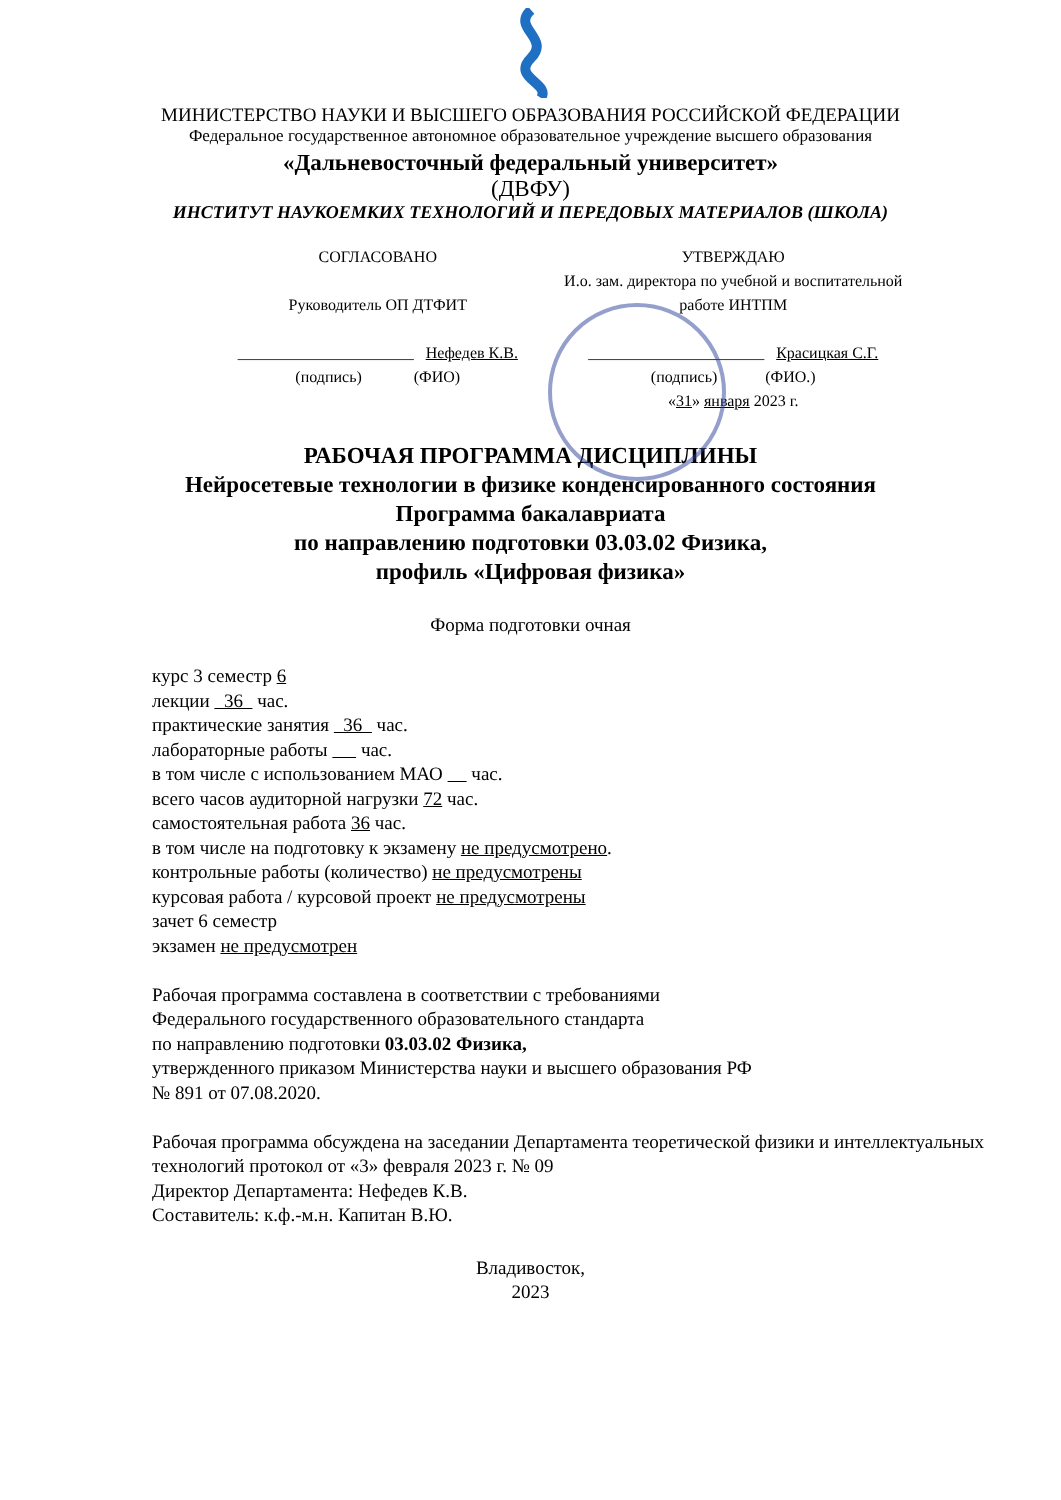МИНИСТЕРСТВО НАУКИ И ВЫСШЕГО ОБРАЗОВАНИЯ РОССИЙСКОЙ ФЕДЕРАЦИИ
Федеральное государственное автономное образовательное учреждение высшего образования
«Дальневосточный федеральный университет»
(ДВФУ)
ИНСТИТУТ НАУКОЕМКИХ ТЕХНОЛОГИЙ И ПЕРЕДОВЫХ МАТЕРИАЛОВ (ШКОЛА)
СОГЛАСОВАНО
Руководитель ОП ДТФИТ
______________________ Нефедев К.В.
(подпись) (ФИО)
УТВЕРЖДАЮ
И.о. зам. директора по учебной и воспитательной работе ИНТПМ
______________________ Красицкая С.Г.
(подпись) (ФИО.)
«31» января 2023 г.
РАБОЧАЯ ПРОГРАММА ДИСЦИПЛИНЫ
Нейросетевые технологии в физике конденсированного состояния
Программа бакалавриата
по направлению подготовки 03.03.02 Физика,
профиль «Цифровая физика»
Форма подготовки очная
курс 3 семестр 6
лекции 36 час.
практические занятия 36 час.
лабораторные работы час.
в том числе с использованием МАО час.
всего часов аудиторной нагрузки 72 час.
самостоятельная работа 36 час.
в том числе на подготовку к экзамену не предусмотрено.
контрольные работы (количество) не предусмотрены
курсовая работа / курсовой проект не предусмотрены
зачет 6 семестр
экзамен не предусмотрен
Рабочая программа составлена в соответствии с требованиями
Федерального государственного образовательного стандарта
по направлению подготовки 03.03.02 Физика,
утвержденного приказом Министерства науки и высшего образования РФ
№ 891 от 07.08.2020.
Рабочая программа обсуждена на заседании Департамента теоретической физики и интеллектуальных технологий протокол от «3» февраля 2023 г. № 09
Директор Департамента: Нефедев К.В.
Составитель: к.ф.-м.н. Капитан В.Ю.
Владивосток,
2023